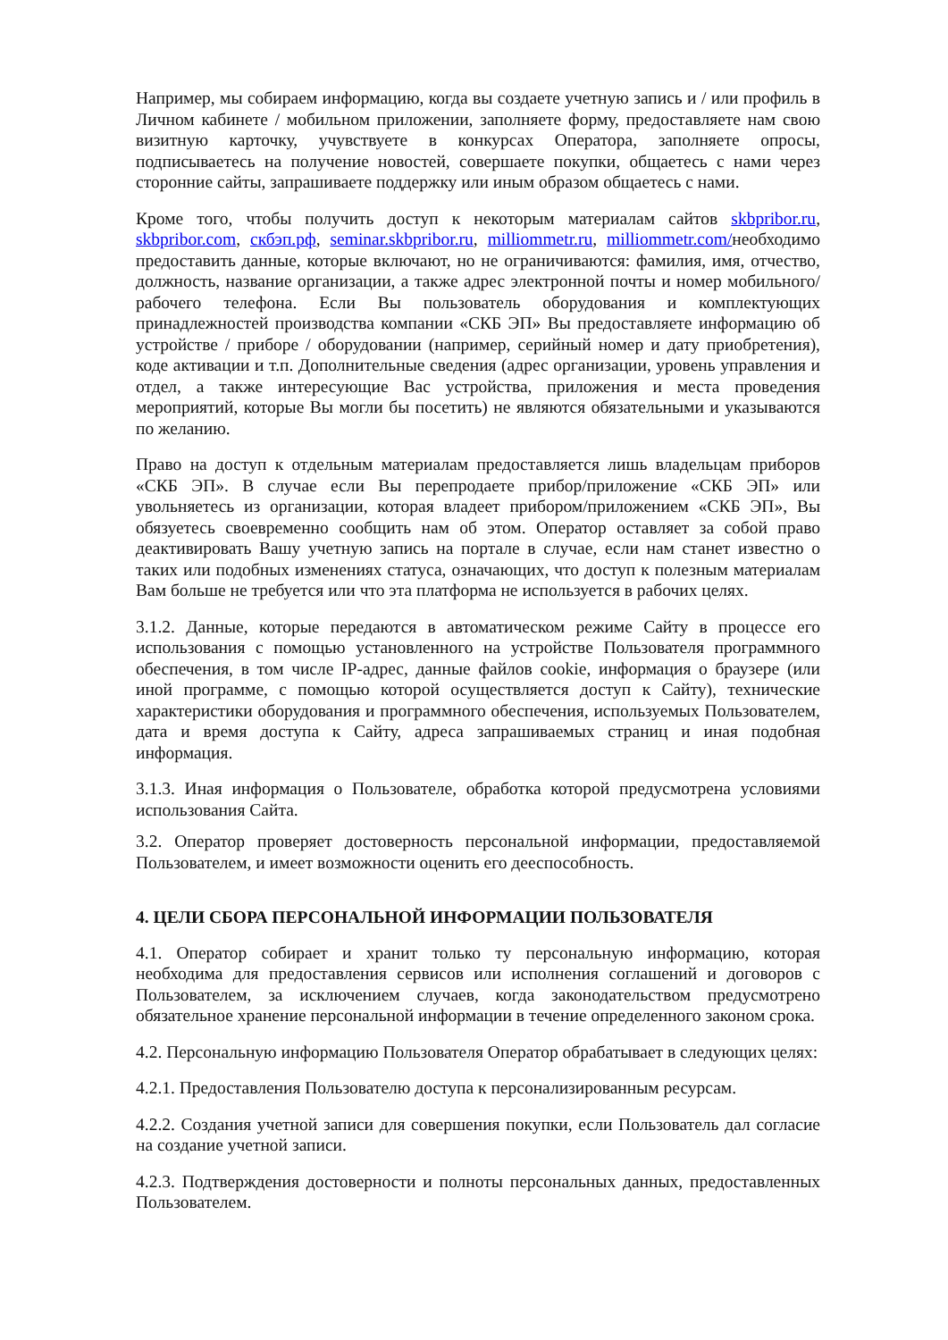Например, мы собираем информацию, когда вы создаете учетную запись и / или профиль в Личном кабинете / мобильном приложении, заполняете форму, предоставляете нам свою визитную карточку, учувствуете в конкурсах Оператора, заполняете опросы, подписываетесь на получение новостей, совершаете покупки, общаетесь с нами через сторонние сайты, запрашиваете поддержку или иным образом общаетесь с нами.
Кроме того, чтобы получить доступ к некоторым материалам сайтов skbpribor.ru, skbpribor.com, скбэп.рф, seminar.skbpribor.ru, milliommetr.ru, milliommetr.com/необходимо предоставить данные, которые включают, но не ограничиваются: фамилия, имя, отчество, должность, название организации, а также адрес электронной почты и номер мобильного/рабочего телефона. Если Вы пользователь оборудования и комплектующих принадлежностей производства компании «СКБ ЭП» Вы предоставляете информацию об устройстве / приборе / оборудовании (например, серийный номер и дату приобретения), коде активации и т.п. Дополнительные сведения (адрес организации, уровень управления и отдел, а также интересующие Вас устройства, приложения и места проведения мероприятий, которые Вы могли бы посетить) не являются обязательными и указываются по желанию.
Право на доступ к отдельным материалам предоставляется лишь владельцам приборов «СКБ ЭП». В случае если Вы перепродаете прибор/приложение «СКБ ЭП» или увольняетесь из организации, которая владеет прибором/приложением «СКБ ЭП», Вы обязуетесь своевременно сообщить нам об этом. Оператор оставляет за собой право деактивировать Вашу учетную запись на портале в случае, если нам станет известно о таких или подобных изменениях статуса, означающих, что доступ к полезным материалам Вам больше не требуется или что эта платформа не используется в рабочих целях.
3.1.2. Данные, которые передаются в автоматическом режиме Сайту в процессе его использования с помощью установленного на устройстве Пользователя программного обеспечения, в том числе IP-адрес, данные файлов cookie, информация о браузере (или иной программе, с помощью которой осуществляется доступ к Сайту), технические характеристики оборудования и программного обеспечения, используемых Пользователем, дата и время доступа к Сайту, адреса запрашиваемых страниц и иная подобная информация.
3.1.3. Иная информация о Пользователе, обработка которой предусмотрена условиями использования Сайта.
3.2. Оператор проверяет достоверность персональной информации, предоставляемой Пользователем, и имеет возможности оценить его дееспособность.
4. ЦЕЛИ СБОРА ПЕРСОНАЛЬНОЙ ИНФОРМАЦИИ ПОЛЬЗОВАТЕЛЯ
4.1. Оператор собирает и хранит только ту персональную информацию, которая необходима для предоставления сервисов или исполнения соглашений и договоров с Пользователем, за исключением случаев, когда законодательством предусмотрено обязательное хранение персональной информации в течение определенного законом срока.
4.2. Персональную информацию Пользователя Оператор обрабатывает в следующих целях:
4.2.1. Предоставления Пользователю доступа к персонализированным ресурсам.
4.2.2. Создания учетной записи для совершения покупки, если Пользователь дал согласие на создание учетной записи.
4.2.3. Подтверждения достоверности и полноты персональных данных, предоставленных Пользователем.